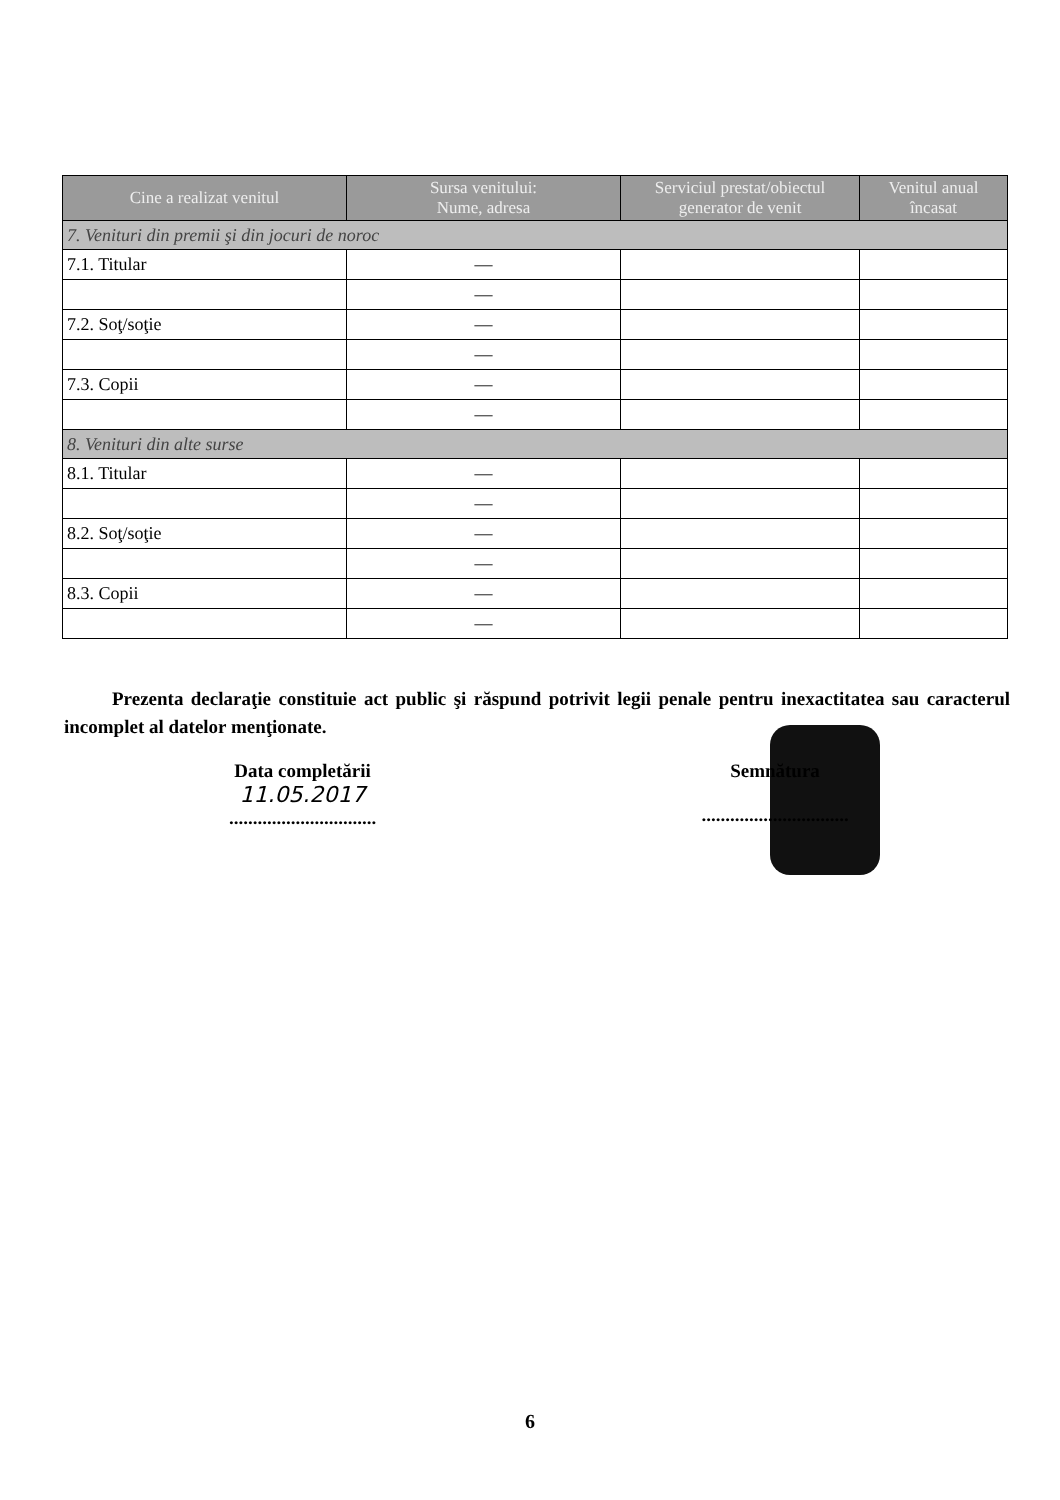| Cine a realizat venitul | Sursa venitului: Nume, adresa | Serviciul prestat/obiectul generator de venit | Venitul anual încasat |
| --- | --- | --- | --- |
| 7. Venituri din premii şi din jocuri de noroc | | | |
| 7.1. Titular | — | | |
| | — | | |
| 7.2. Soţ/soţie | — | | |
| | — | | |
| 7.3. Copii | — | | |
| | — | | |
| 8. Venituri din alte surse | | | |
| 8.1. Titular | — | | |
| | — | | |
| 8.2. Soţ/soţie | — | | |
| | — | | |
| 8.3. Copii | — | | |
| | — | | |
Prezenta declaraţie constituie act public şi răspund potrivit legii penale pentru inexactitatea sau caracterul incomplet al datelor menţionate.
Data completării
11.05.2017
...............................
Semnătura
...............................
6